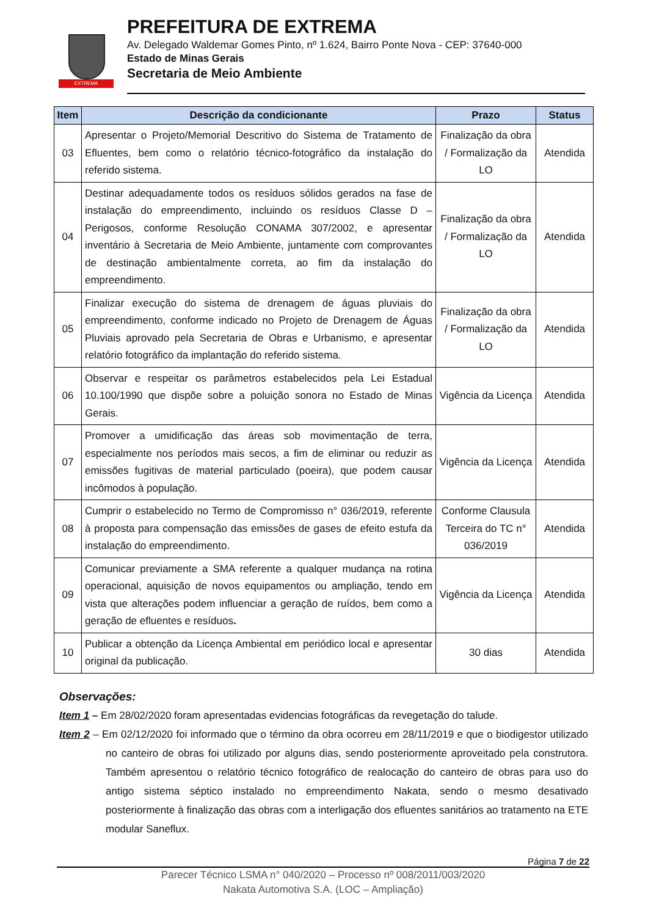EXTREMA
PREFEITURA DE EXTREMA
Av. Delegado Waldemar Gomes Pinto, nº 1.624, Bairro Ponte Nova - CEP: 37640-000
Estado de Minas Gerais
Secretaria de Meio Ambiente
| Item | Descrição da condicionante | Prazo | Status |
| --- | --- | --- | --- |
| 03 | Apresentar o Projeto/Memorial Descritivo do Sistema de Tratamento de Efluentes, bem como o relatório técnico-fotográfico da instalação do referido sistema. | Finalização da obra / Formalização da LO | Atendida |
| 04 | Destinar adequadamente todos os resíduos sólidos gerados na fase de instalação do empreendimento, incluindo os resíduos Classe D – Perigosos, conforme Resolução CONAMA 307/2002, e apresentar inventário à Secretaria de Meio Ambiente, juntamente com comprovantes de destinação ambientalmente correta, ao fim da instalação do empreendimento. | Finalização da obra / Formalização da LO | Atendida |
| 05 | Finalizar execução do sistema de drenagem de águas pluviais do empreendimento, conforme indicado no Projeto de Drenagem de Águas Pluviais aprovado pela Secretaria de Obras e Urbanismo, e apresentar relatório fotográfico da implantação do referido sistema. | Finalização da obra / Formalização da LO | Atendida |
| 06 | Observar e respeitar os parâmetros estabelecidos pela Lei Estadual 10.100/1990 que dispõe sobre a poluição sonora no Estado de Minas Gerais. | Vigência da Licença | Atendida |
| 07 | Promover a umidificação das áreas sob movimentação de terra, especialmente nos períodos mais secos, a fim de eliminar ou reduzir as emissões fugitivas de material particulado (poeira), que podem causar incômodos à população. | Vigência da Licença | Atendida |
| 08 | Cumprir o estabelecido no Termo de Compromisso n° 036/2019, referente à proposta para compensação das emissões de gases de efeito estufa da instalação do empreendimento. | Conforme Clausula Terceira do TC n° 036/2019 | Atendida |
| 09 | Comunicar previamente a SMA referente a qualquer mudança na rotina operacional, aquisição de novos equipamentos ou ampliação, tendo em vista que alterações podem influenciar a geração de ruídos, bem como a geração de efluentes e resíduos . | Vigência da Licença | Atendida |
| 10 | Publicar a obtenção da Licença Ambiental em periódico local e apresentar original da publicação. | 30 dias | Atendida |
Observações:
Item 1 – Em 28/02/2020 foram apresentadas evidencias fotográficas da revegetação do talude.
Item 2 – Em 02/12/2020 foi informado que o término da obra ocorreu em 28/11/2019 e que o biodigestor utilizado no canteiro de obras foi utilizado por alguns dias, sendo posteriormente aproveitado pela construtora. Também apresentou o relatório técnico fotográfico de realocação do canteiro de obras para uso do antigo sistema séptico instalado no empreendimento Nakata, sendo o mesmo desativado posteriormente à finalização das obras com a interligação dos efluentes sanitários ao tratamento na ETE modular Saneflux.
Página 7 de 22
Parecer Técnico LSMA n° 040/2020 – Processo nº 008/2011/003/2020
Nakata Automotiva S.A. (LOC – Ampliação)